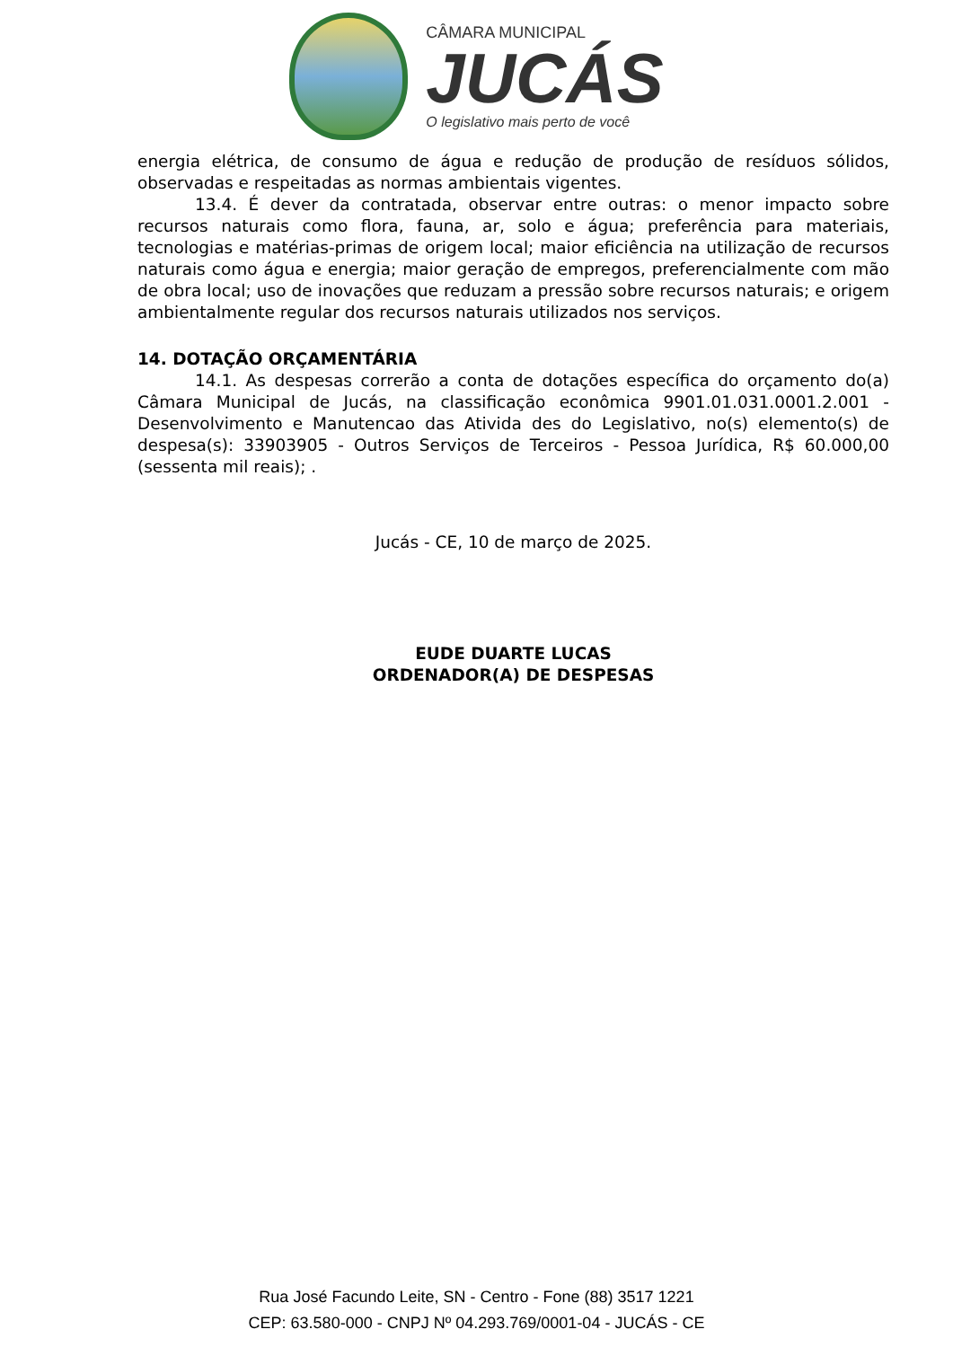CÂMARA MUNICIPAL
JUCÁS
O legislativo mais perto de você
energia elétrica, de consumo de água e redução de produção de resíduos sólidos, observadas e respeitadas as normas ambientais vigentes.
13.4. É dever da contratada, observar entre outras: o menor impacto sobre recursos naturais como flora, fauna, ar, solo e água; preferência para materiais, tecnologias e matérias-primas de origem local; maior eficiência na utilização de recursos naturais como água e energia; maior geração de empregos, preferencialmente com mão de obra local; uso de inovações que reduzam a pressão sobre recursos naturais; e origem ambientalmente regular dos recursos naturais utilizados nos serviços.
14. DOTAÇÃO ORÇAMENTÁRIA
14.1. As despesas correrão a conta de dotações específica do orçamento do(a) Câmara Municipal de Jucás, na classificação econômica 9901.01.031.0001.2.001 - Desenvolvimento e Manutencao das Ativida des do Legislativo, no(s) elemento(s) de despesa(s): 33903905 - Outros Serviços de Terceiros - Pessoa Jurídica, R$ 60.000,00 (sessenta mil reais); .
Jucás - CE, 10 de março de 2025.
EUDE DUARTE LUCAS
ORDENADOR(A) DE DESPESAS
Rua José Facundo Leite, SN - Centro - Fone (88) 3517 1221
CEP: 63.580-000 - CNPJ Nº 04.293.769/0001-04 - JUCÁS - CE